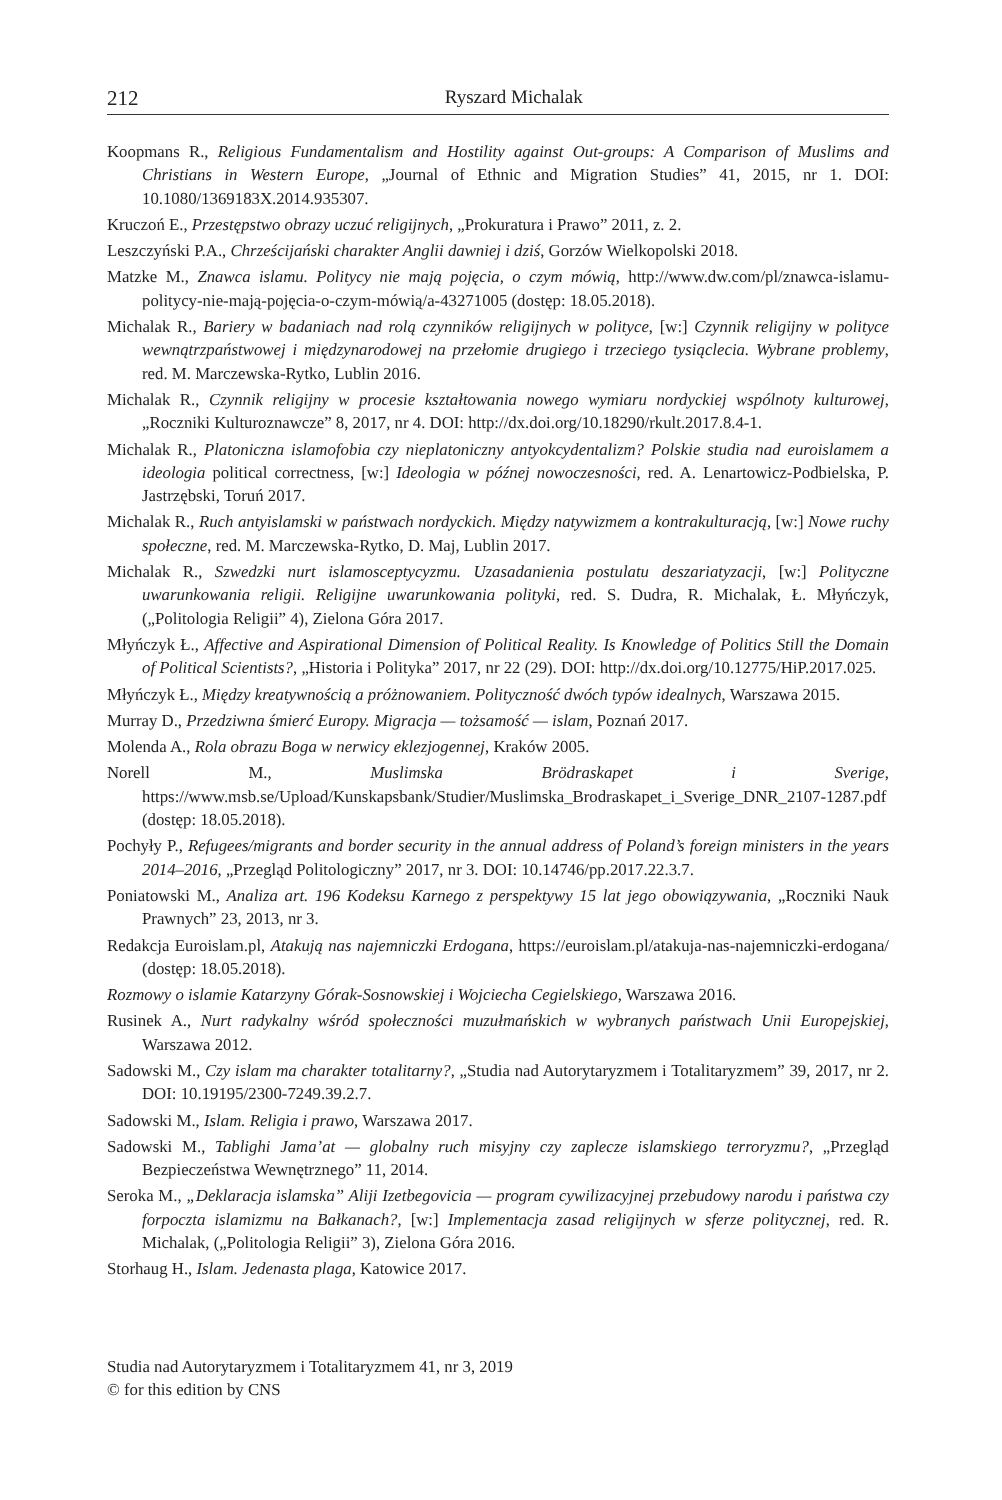212
Ryszard Michalak
Koopmans R., Religious Fundamentalism and Hostility against Out-groups: A Comparison of Muslims and Christians in Western Europe, „Journal of Ethnic and Migration Studies” 41, 2015, nr 1. DOI: 10.1080/1369183X.2014.935307.
Kruczoń E., Przestępstwo obrazy uczuć religijnych, „Prokuratura i Prawo” 2011, z. 2.
Leszczyński P.A., Chrześcijański charakter Anglii dawniej i dziś, Gorzów Wielkopolski 2018.
Matzke M., Znawca islamu. Politycy nie mają pojęcia, o czym mówią, http://www.dw.com/pl/znawca-islamu-politycy-nie-mają-pojęcia-o-czym-mówią/a-43271005 (dostęp: 18.05.2018).
Michalak R., Bariery w badaniach nad rolą czynników religijnych w polityce, [w:] Czynnik religijny w polityce wewnątrzpaństwowej i międzynarodowej na przełomie drugiego i trzeciego tysiąclecia. Wybrane problemy, red. M. Marczewska-Rytko, Lublin 2016.
Michalak R., Czynnik religijny w procesie kształtowania nowego wymiaru nordyckiej wspólnoty kulturowej, „Roczniki Kulturoznawcze” 8, 2017, nr 4. DOI: http://dx.doi.org/10.18290/rkult.2017.8.4-1.
Michalak R., Platoniczna islamofobia czy nieplatoniczny antyokcydentalizm? Polskie studia nad euroislamem a ideologia political correctness, [w:] Ideologia w późnej nowoczesności, red. A. Lenartowicz-Podbielska, P. Jastrzębski, Toruń 2017.
Michalak R., Ruch antyislamski w państwach nordyckich. Między natywizmem a kontrakulturacją, [w:] Nowe ruchy społeczne, red. M. Marczewska-Rytko, D. Maj, Lublin 2017.
Michalak R., Szwedzki nurt islamosceptycyzmu. Uzasadanienia postulatu deszariatyzacji, [w:] Polityczne uwarunkowania religii. Religijne uwarunkowania polityki, red. S. Dudra, R. Michalak, Ł. Młyńczyk, („Politologia Religii” 4), Zielona Góra 2017.
Młyńczyk Ł., Affective and Aspirational Dimension of Political Reality. Is Knowledge of Politics Still the Domain of Political Scientists?, „Historia i Polityka” 2017, nr 22 (29). DOI: http://dx.doi.org/10.12775/HiP.2017.025.
Młyńczyk Ł., Między kreatywnością a próżnowaniem. Polityczność dwóch typów idealnych, Warszawa 2015.
Murray D., Przedziwna śmierć Europy. Migracja — tożsamość — islam, Poznań 2017.
Molenda A., Rola obrazu Boga w nerwicy eklezjogennej, Kraków 2005.
Norell M., Muslimska Brödraskapet i Sverige, https://www.msb.se/Upload/Kunskapsbank/Studier/Muslimska_Brodraskapet_i_Sverige_DNR_2107-1287.pdf (dostęp: 18.05.2018).
Pochyły P., Refugees/migrants and border security in the annual address of Poland’s foreign ministers in the years 2014–2016, „Przegląd Politologiczny” 2017, nr 3. DOI: 10.14746/pp.2017.22.3.7.
Poniatowski M., Analiza art. 196 Kodeksu Karnego z perspektywy 15 lat jego obowiązywania, „Roczniki Nauk Prawnych” 23, 2013, nr 3.
Redakcja Euroislam.pl, Atakują nas najemniczki Erdogana, https://euroislam.pl/atakuja-nas-najemniczki-erdogana/ (dostęp: 18.05.2018).
Rozmowy o islamie Katarzyny Górak-Sosnowskiej i Wojciecha Cegielskiego, Warszawa 2016.
Rusinek A., Nurt radykalny wśród społeczności muzułmańskich w wybranych państwach Unii Europejskiej, Warszawa 2012.
Sadowski M., Czy islam ma charakter totalitarny?, „Studia nad Autorytaryzmem i Totalitaryzmem” 39, 2017, nr 2. DOI: 10.19195/2300-7249.39.2.7.
Sadowski M., Islam. Religia i prawo, Warszawa 2017.
Sadowski M., Tablighi Jama’at — globalny ruch misyjny czy zaplecze islamskiego terroryzmu?, „Przegląd Bezpieczeństwa Wewnętrznego” 11, 2014.
Seroka M., „Deklaracja islamska” Aliji Izetbegovicia — program cywilizacyjnej przebudowy narodu i państwa czy forpoczta islamizmu na Bałkanach?, [w:] Implementacja zasad religijnych w sferze politycznej, red. R. Michalak, („Politologia Religii” 3), Zielona Góra 2016.
Storhaug H., Islam. Jedenasta plaga, Katowice 2017.
Studia nad Autorytaryzmem i Totalitaryzmem 41, nr 3, 2019
© for this edition by CNS